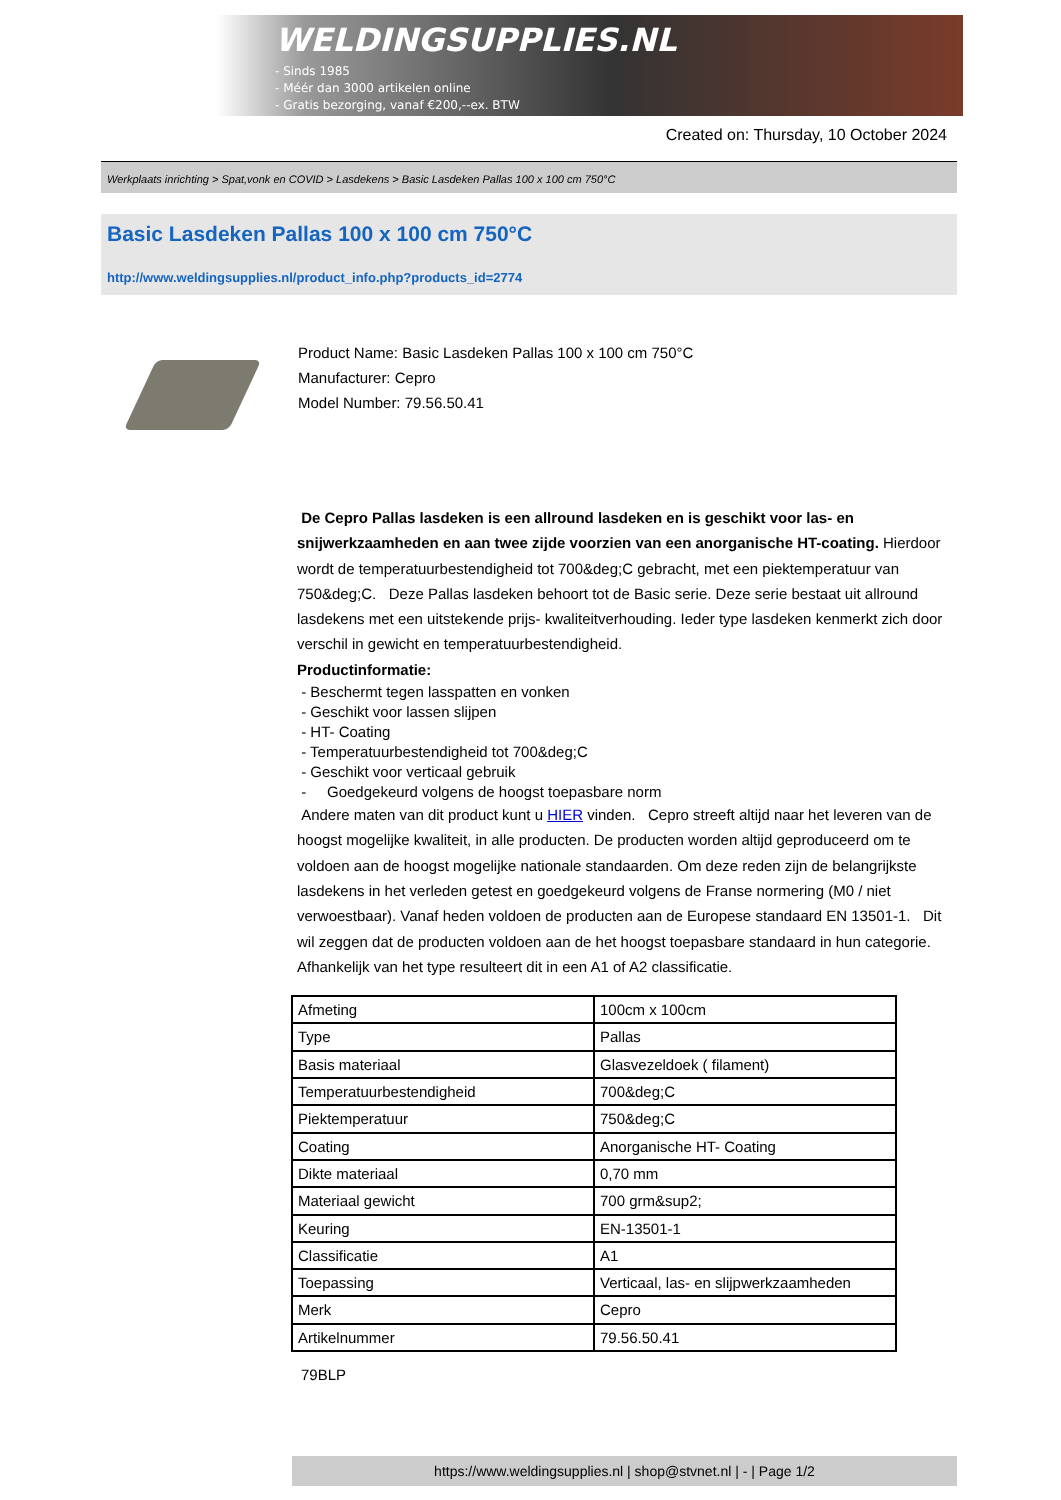WELDINGSUPPLIES.NL
- Sinds 1985
- Méér dan 3000 artikelen online
- Gratis bezorging, vanaf €200,--ex. BTW
Created on: Thursday, 10 October 2024
Werkplaats inrichting > Spat,vonk en COVID > Lasdekens > Basic Lasdeken Pallas 100 x 100 cm 750°C
Basic Lasdeken Pallas 100 x 100 cm 750°C
http://www.weldingsupplies.nl/product_info.php?products_id=2774
Product Name: Basic Lasdeken Pallas 100 x 100 cm 750°C
Manufacturer: Cepro
Model Number: 79.56.50.41
De Cepro Pallas lasdeken is een allround lasdeken en is geschikt voor las- en snijwerkzaamheden en aan twee zijde voorzien van een anorganische HT-coating. Hierdoor wordt de temperatuurbestendigheid tot 700&deg;C gebracht, met een piektemperatuur van 750&deg;C. Deze Pallas lasdeken behoort tot de Basic serie. Deze serie bestaat uit allround lasdekens met een uitstekende prijs- kwaliteitverhouding. Ieder type lasdeken kenmerkt zich door verschil in gewicht en temperatuurbestendigheid.
Productinformatie:
- Beschermt tegen lasspatten en vonken
- Geschikt voor lassen slijpen
- HT- Coating
- Temperatuurbestendigheid tot 700&deg;C
- Geschikt voor verticaal gebruik
- Goedgekeurd volgens de hoogst toepasbare norm
Andere maten van dit product kunt u HIER vinden. Cepro streeft altijd naar het leveren van de hoogst mogelijke kwaliteit, in alle producten. De producten worden altijd geproduceerd om te voldoen aan de hoogst mogelijke nationale standaarden. Om deze reden zijn de belangrijkste lasdekens in het verleden getest en goedgekeurd volgens de Franse normering (M0 / niet verwoestbaar). Vanaf heden voldoen de producten aan de Europese standaard EN 13501-1. Dit wil zeggen dat de producten voldoen aan de het hoogst toepasbare standaard in hun categorie. Afhankelijk van het type resulteert dit in een A1 of A2 classificatie.
| Afmeting | 100cm x 100cm |
| Type | Pallas |
| Basis materiaal | Glasvezeldoek ( filament) |
| Temperatuurbestendigheid | 700&deg;C |
| Piektemperatuur | 750&deg;C |
| Coating | Anorganische HT- Coating |
| Dikte materiaal | 0,70 mm |
| Materiaal gewicht | 700 grm&sup2; |
| Keuring | EN-13501-1 |
| Classificatie | A1 |
| Toepassing | Verticaal, las- en slijpwerkzaamheden |
| Merk | Cepro |
| Artikelnummer | 79.56.50.41 |
79BLP
https://www.weldingsupplies.nl | shop@stvnet.nl | - | Page 1/2